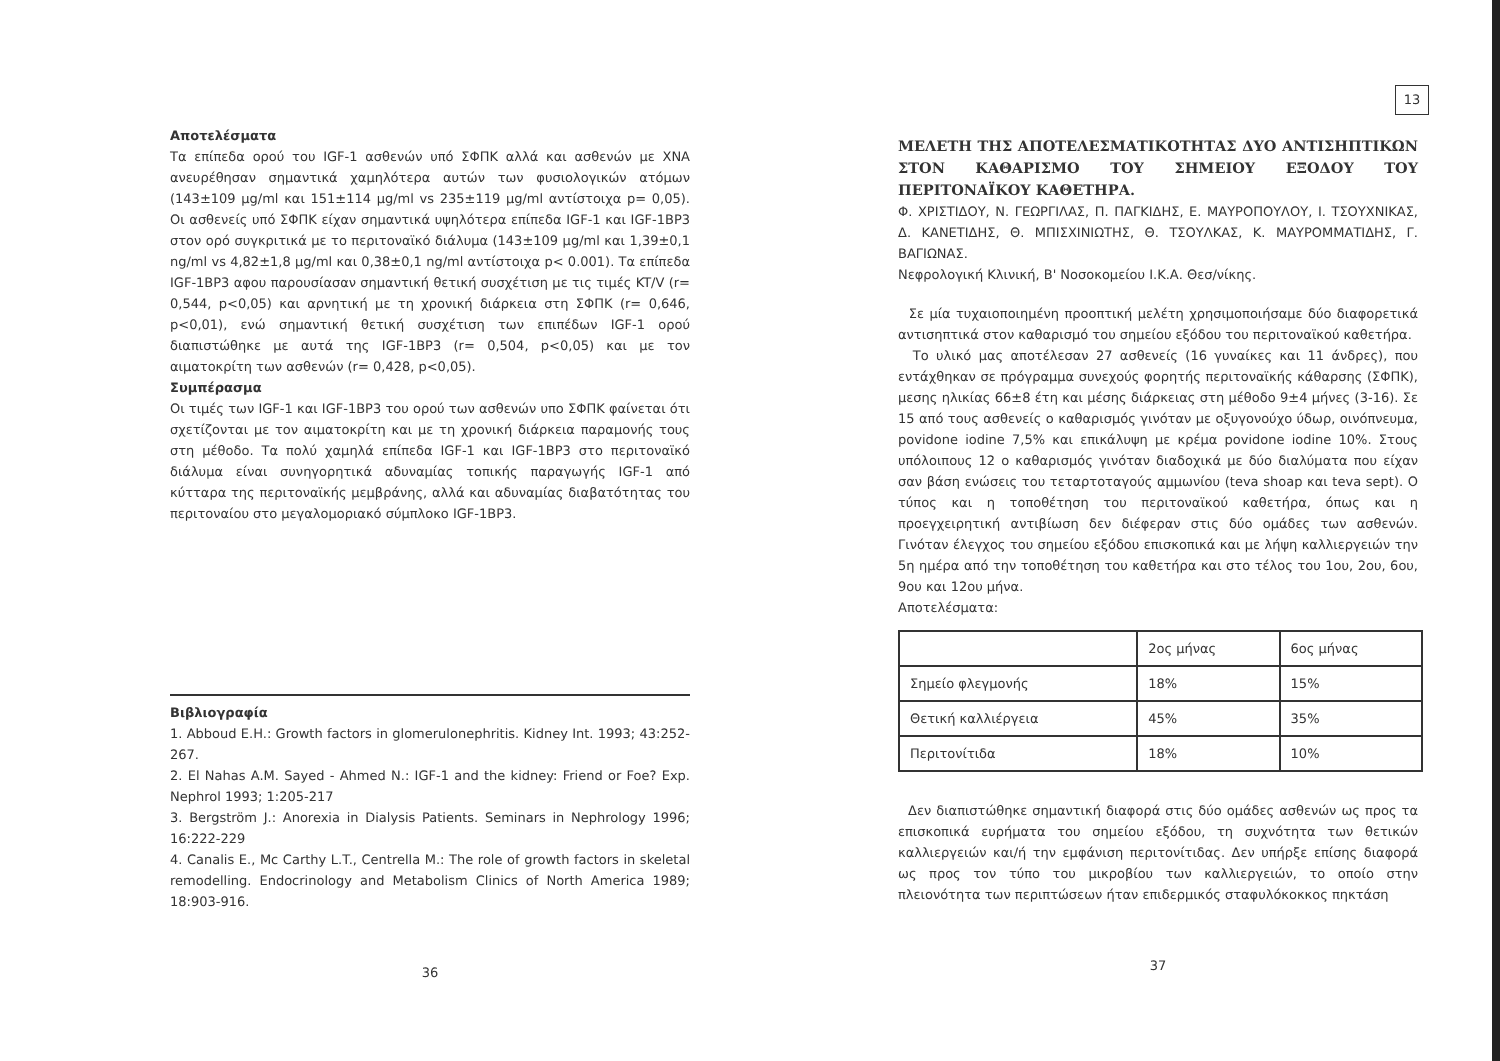Αποτελέσματα
Τα επίπεδα ορού του IGF-1 ασθενών υπό ΣΦΠΚ αλλά και ασθενών με ΧΝΑ ανευρέθησαν σημαντικά χαμηλότερα αυτών των φυσιολογικών ατόμων (143±109 μg/ml και 151±114 μg/ml vs 235±119 μg/ml αντίστοιχα p= 0,05). Οι ασθενείς υπό ΣΦΠΚ είχαν σημαντικά υψηλότερα επίπεδα IGF-1 και IGF-1BP3 στον ορό συγκριτικά με το περιτοναϊκό διάλυμα (143±109 μg/ml και 1,39±0,1 ng/ml vs 4,82±1,8 μg/ml και 0,38±0,1 ng/ml αντίστοιχα p< 0.001). Τα επίπεδα IGF-1BP3 αφου παρουσίασαν σημαντική θετική συσχέτιση με τις τιμές KT/V (r= 0,544, p<0,05) και αρνητική με τη χρονική διάρκεια στη ΣΦΠΚ (r= 0,646, p<0,01), ενώ σημαντική θετική συσχέτιση των επιπέδων IGF-1 ορού διαπιστώθηκε με αυτά της IGF-1BP3 (r= 0,504, p<0,05) και με τον αιματοκρίτη των ασθενών (r= 0,428, p<0,05).
Συμπέρασμα
Οι τιμές των IGF-1 και IGF-1BP3 του ορού των ασθενών υπο ΣΦΠΚ φαίνεται ότι σχετίζονται με τον αιματοκρίτη και με τη χρονική διάρκεια παραμονής τους στη μέθοδο. Τα πολύ χαμηλά επίπεδα IGF-1 και IGF-1BP3 στο περιτοναϊκό διάλυμα είναι συνηγορητικά αδυναμίας τοπικής παραγωγής IGF-1 από κύτταρα της περιτοναϊκής μεμβράνης, αλλά και αδυναμίας διαβατότητας του περιτοναίου στο μεγαλομοριακό σύμπλοκο IGF-1BP3.
Βιβλιογραφία
1. Abboud E.H.: Growth factors in glomerulonephritis. Kidney Int. 1993; 43:252-267.
2. El Nahas A.M. Sayed - Ahmed N.: IGF-1 and the kidney: Friend or Foe? Exp. Nephrol 1993; 1:205-217
3. Bergström J.: Anorexia in Dialysis Patients. Seminars in Nephrology 1996; 16:222-229
4. Canalis E., Mc Carthy L.T., Centrella M.: The role of growth factors in skeletal remodelling. Endocrinology and Metabolism Clinics of North America 1989; 18:903-916.
36
13
ΜΕΛΕΤΗ ΤΗΣ ΑΠΟΤΕΛΕΣΜΑΤΙΚΟΤΗΤΑΣ ΔΥΟ ΑΝΤΙΣΗΠΤΙΚΩΝ ΣΤΟΝ ΚΑΘΑΡΙΣΜΟ ΤΟΥ ΣΗΜΕΙΟΥ ΕΞΟΔΟΥ ΤΟΥ ΠΕΡΙΤΟΝΑΪΚΟΥ ΚΑΘΕΤΗΡΑ.
Φ. ΧΡΙΣΤΙΔΟΥ, Ν. ΓΕΩΡΓΙΛΑΣ, Π. ΠΑΓΚΙΔΗΣ, Ε. ΜΑΥΡΟΠΟΥΛΟΥ, Ι. ΤΣΟΥΧΝΙΚΑΣ, Δ. ΚΑΝΕΤΙΔΗΣ, Θ. ΜΠΙΣΧΙΝΙΩΤΗΣ, Θ. ΤΣΟΥΛΚΑΣ, Κ. ΜΑΥΡΟΜΜΑΤΙΔΗΣ, Γ. ΒΑΓΙΩΝΑΣ.
Νεφρολογική Κλινική, Β' Νοσοκομείου Ι.Κ.Α. Θεσ/νίκης.
Σε μία τυχαιοποιημένη προοπτική μελέτη χρησιμοποιήσαμε δύο διαφορετικά αντισηπτικά στον καθαρισμό του σημείου εξόδου του περιτοναϊκού καθετήρα.
Το υλικό μας αποτέλεσαν 27 ασθενείς (16 γυναίκες και 11 άνδρες), που εντάχθηκαν σε πρόγραμμα συνεχούς φορητής περιτοναϊκής κάθαρσης (ΣΦΠΚ), μεσης ηλικίας 66±8 έτη και μέσης διάρκειας στη μέθοδο 9±4 μήνες (3-16). Σε 15 από τους ασθενείς ο καθαρισμός γινόταν με οξυγονούχο ύδωρ, οινόπνευμα, povidone iodine 7,5% και επικάλυψη με κρέμα povidone iodine 10%. Στους υπόλοιπους 12 ο καθαρισμός γινόταν διαδοχικά με δύο διαλύματα που είχαν σαν βάση ενώσεις του τεταρτοταγούς αμμωνίου (teva shoap και teva sept). Ο τύπος και η τοποθέτηση του περιτοναϊκού καθετήρα, όπως και η προεγχειρητική αντιβίωση δεν διέφεραν στις δύο ομάδες των ασθενών. Γινόταν έλεγχος του σημείου εξόδου επισκοπικά και με λήψη καλλιεργειών την 5η ημέρα από την τοποθέτηση του καθετήρα και στο τέλος του 1ου, 2ου, 6ου, 9ου και 12ου μήνα.
Αποτελέσματα:
| | 2ος μήνας | 6ος μήνας |
| --- | --- | --- |
| Σημείο φλεγμονής | 18% | 15% |
| Θετική καλλιέργεια | 45% | 35% |
| Περιτονίτιδα | 18% | 10% |
Δεν διαπιστώθηκε σημαντική διαφορά στις δύο ομάδες ασθενών ως προς τα επισκοπικά ευρήματα του σημείου εξόδου, τη συχνότητα των θετικών καλλιεργειών και/ή την εμφάνιση περιτονίτιδας. Δεν υπήρξε επίσης διαφορά ως προς τον τύπο του μικροβίου των καλλιεργειών, το οποίο στην πλειονότητα των περιπτώσεων ήταν επιδερμικός σταφυλόκοκκος πηκτάση
37